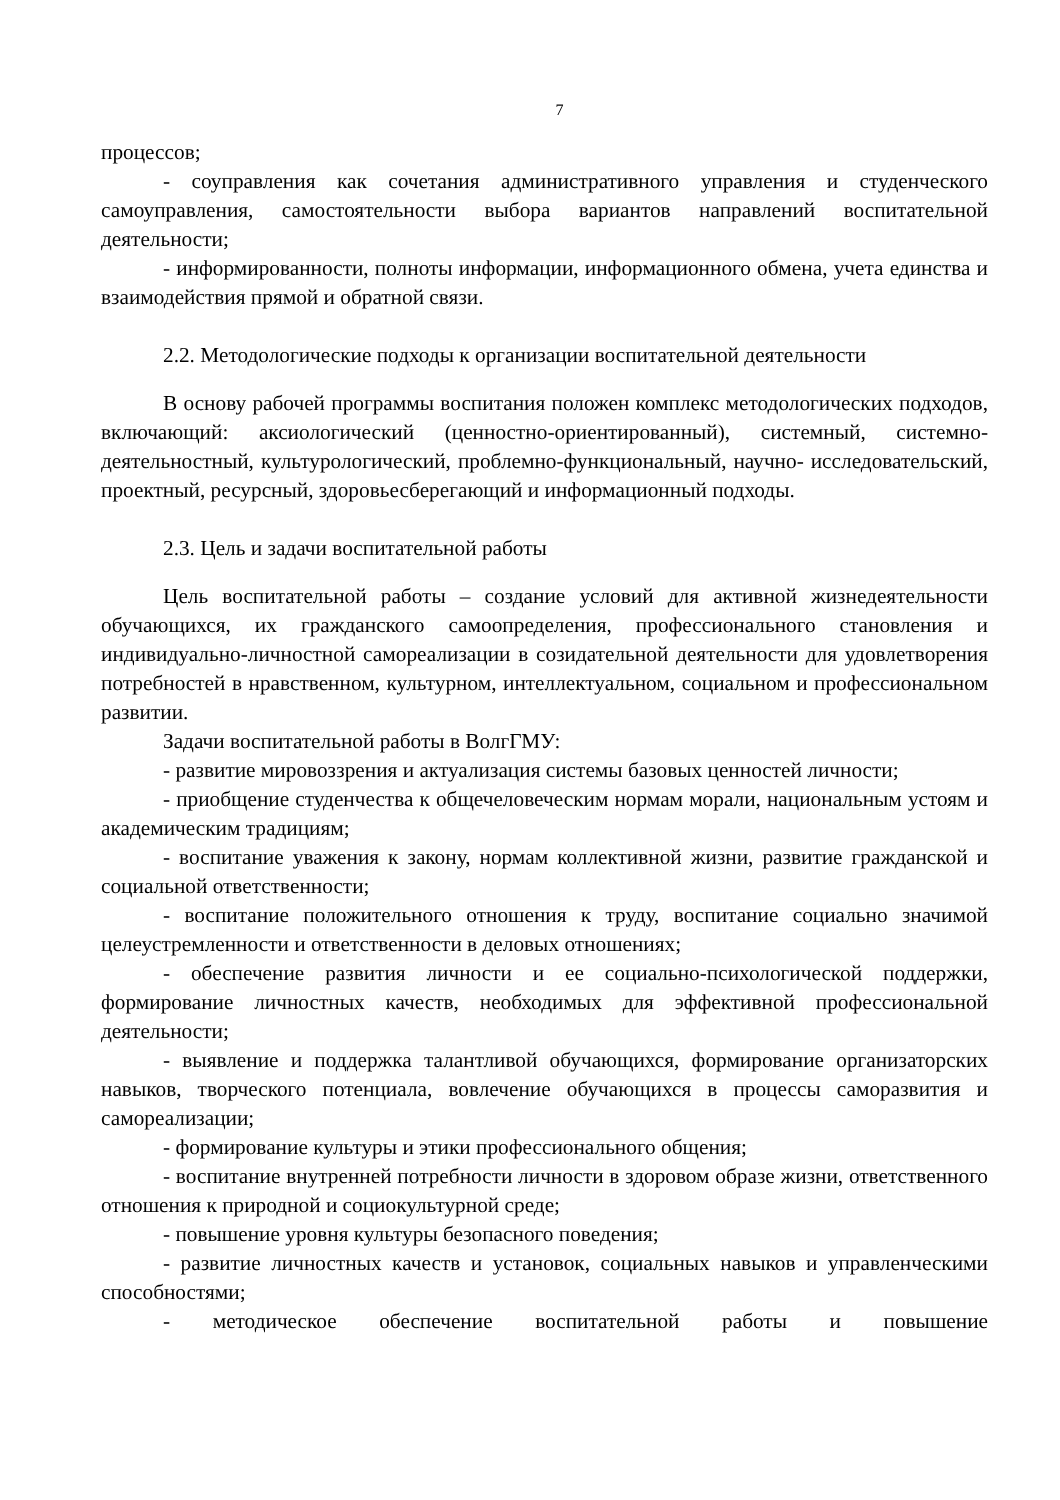7
процессов;
- соуправления как сочетания административного управления и студенческого самоуправления, самостоятельности выбора вариантов направлений воспитательной деятельности;
- информированности, полноты информации, информационного обмена, учета единства и взаимодействия прямой и обратной связи.
2.2. Методологические подходы к организации воспитательной деятельности
В основу рабочей программы воспитания положен комплекс методологических подходов, включающий: аксиологический (ценностно-ориентированный), системный, системно-деятельностный, культурологический, проблемно-функциональный, научно- исследовательский, проектный, ресурсный, здоровьесберегающий и информационный подходы.
2.3. Цель и задачи воспитательной работы
Цель воспитательной работы – создание условий для активной жизнедеятельности обучающихся, их гражданского самоопределения, профессионального становления и индивидуально-личностной самореализации в созидательной деятельности для удовлетворения потребностей в нравственном, культурном, интеллектуальном, социальном и профессиональном развитии.
Задачи воспитательной работы в ВолгГМУ:
- развитие мировоззрения и актуализация системы базовых ценностей личности;
- приобщение студенчества к общечеловеческим нормам морали, национальным устоям и академическим традициям;
- воспитание уважения к закону, нормам коллективной жизни, развитие гражданской и социальной ответственности;
- воспитание положительного отношения к труду, воспитание социально значимой целеустремленности и ответственности в деловых отношениях;
- обеспечение развития личности и ее социально-психологической поддержки, формирование личностных качеств, необходимых для эффективной профессиональной деятельности;
- выявление и поддержка талантливой обучающихся, формирование организаторских навыков, творческого потенциала, вовлечение обучающихся в процессы саморазвития и самореализации;
- формирование культуры и этики профессионального общения;
- воспитание внутренней потребности личности в здоровом образе жизни, ответственного отношения к природной и социокультурной среде;
- повышение уровня культуры безопасного поведения;
- развитие личностных качеств и установок, социальных навыков и управленческими способностями;
- методическое обеспечение воспитательной работы и повышение